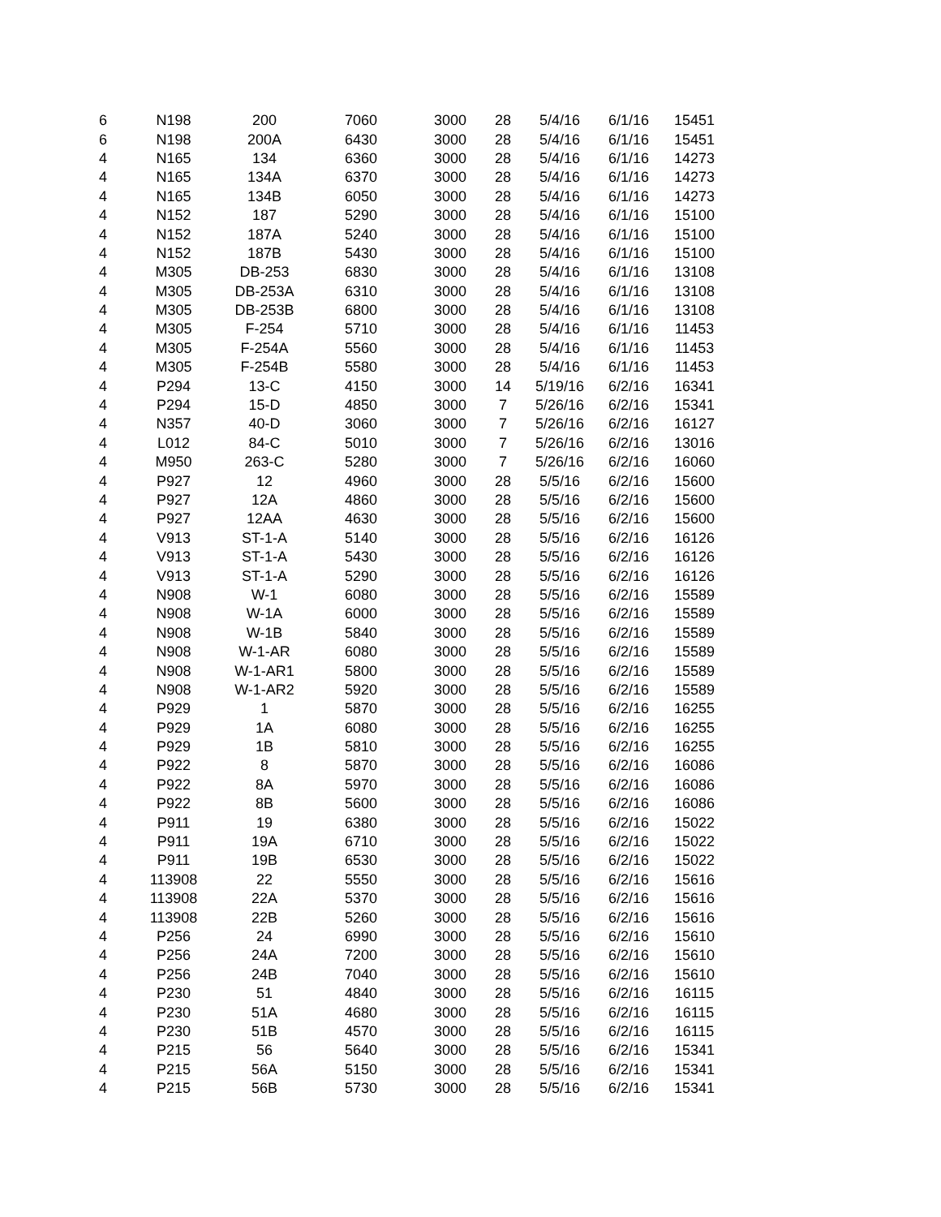| 6 | N198 | 200 | 7060 | 3000 | 28 | 5/4/16 | 6/1/16 | 15451 |
| 6 | N198 | 200A | 6430 | 3000 | 28 | 5/4/16 | 6/1/16 | 15451 |
| 4 | N165 | 134 | 6360 | 3000 | 28 | 5/4/16 | 6/1/16 | 14273 |
| 4 | N165 | 134A | 6370 | 3000 | 28 | 5/4/16 | 6/1/16 | 14273 |
| 4 | N165 | 134B | 6050 | 3000 | 28 | 5/4/16 | 6/1/16 | 14273 |
| 4 | N152 | 187 | 5290 | 3000 | 28 | 5/4/16 | 6/1/16 | 15100 |
| 4 | N152 | 187A | 5240 | 3000 | 28 | 5/4/16 | 6/1/16 | 15100 |
| 4 | N152 | 187B | 5430 | 3000 | 28 | 5/4/16 | 6/1/16 | 15100 |
| 4 | M305 | DB-253 | 6830 | 3000 | 28 | 5/4/16 | 6/1/16 | 13108 |
| 4 | M305 | DB-253A | 6310 | 3000 | 28 | 5/4/16 | 6/1/16 | 13108 |
| 4 | M305 | DB-253B | 6800 | 3000 | 28 | 5/4/16 | 6/1/16 | 13108 |
| 4 | M305 | F-254 | 5710 | 3000 | 28 | 5/4/16 | 6/1/16 | 11453 |
| 4 | M305 | F-254A | 5560 | 3000 | 28 | 5/4/16 | 6/1/16 | 11453 |
| 4 | M305 | F-254B | 5580 | 3000 | 28 | 5/4/16 | 6/1/16 | 11453 |
| 4 | P294 | 13-C | 4150 | 3000 | 14 | 5/19/16 | 6/2/16 | 16341 |
| 4 | P294 | 15-D | 4850 | 3000 | 7 | 5/26/16 | 6/2/16 | 15341 |
| 4 | N357 | 40-D | 3060 | 3000 | 7 | 5/26/16 | 6/2/16 | 16127 |
| 4 | L012 | 84-C | 5010 | 3000 | 7 | 5/26/16 | 6/2/16 | 13016 |
| 4 | M950 | 263-C | 5280 | 3000 | 7 | 5/26/16 | 6/2/16 | 16060 |
| 4 | P927 | 12 | 4960 | 3000 | 28 | 5/5/16 | 6/2/16 | 15600 |
| 4 | P927 | 12A | 4860 | 3000 | 28 | 5/5/16 | 6/2/16 | 15600 |
| 4 | P927 | 12AA | 4630 | 3000 | 28 | 5/5/16 | 6/2/16 | 15600 |
| 4 | V913 | ST-1-A | 5140 | 3000 | 28 | 5/5/16 | 6/2/16 | 16126 |
| 4 | V913 | ST-1-A | 5430 | 3000 | 28 | 5/5/16 | 6/2/16 | 16126 |
| 4 | V913 | ST-1-A | 5290 | 3000 | 28 | 5/5/16 | 6/2/16 | 16126 |
| 4 | N908 | W-1 | 6080 | 3000 | 28 | 5/5/16 | 6/2/16 | 15589 |
| 4 | N908 | W-1A | 6000 | 3000 | 28 | 5/5/16 | 6/2/16 | 15589 |
| 4 | N908 | W-1B | 5840 | 3000 | 28 | 5/5/16 | 6/2/16 | 15589 |
| 4 | N908 | W-1-AR | 6080 | 3000 | 28 | 5/5/16 | 6/2/16 | 15589 |
| 4 | N908 | W-1-AR1 | 5800 | 3000 | 28 | 5/5/16 | 6/2/16 | 15589 |
| 4 | N908 | W-1-AR2 | 5920 | 3000 | 28 | 5/5/16 | 6/2/16 | 15589 |
| 4 | P929 | 1 | 5870 | 3000 | 28 | 5/5/16 | 6/2/16 | 16255 |
| 4 | P929 | 1A | 6080 | 3000 | 28 | 5/5/16 | 6/2/16 | 16255 |
| 4 | P929 | 1B | 5810 | 3000 | 28 | 5/5/16 | 6/2/16 | 16255 |
| 4 | P922 | 8 | 5870 | 3000 | 28 | 5/5/16 | 6/2/16 | 16086 |
| 4 | P922 | 8A | 5970 | 3000 | 28 | 5/5/16 | 6/2/16 | 16086 |
| 4 | P922 | 8B | 5600 | 3000 | 28 | 5/5/16 | 6/2/16 | 16086 |
| 4 | P911 | 19 | 6380 | 3000 | 28 | 5/5/16 | 6/2/16 | 15022 |
| 4 | P911 | 19A | 6710 | 3000 | 28 | 5/5/16 | 6/2/16 | 15022 |
| 4 | P911 | 19B | 6530 | 3000 | 28 | 5/5/16 | 6/2/16 | 15022 |
| 4 | 113908 | 22 | 5550 | 3000 | 28 | 5/5/16 | 6/2/16 | 15616 |
| 4 | 113908 | 22A | 5370 | 3000 | 28 | 5/5/16 | 6/2/16 | 15616 |
| 4 | 113908 | 22B | 5260 | 3000 | 28 | 5/5/16 | 6/2/16 | 15616 |
| 4 | P256 | 24 | 6990 | 3000 | 28 | 5/5/16 | 6/2/16 | 15610 |
| 4 | P256 | 24A | 7200 | 3000 | 28 | 5/5/16 | 6/2/16 | 15610 |
| 4 | P256 | 24B | 7040 | 3000 | 28 | 5/5/16 | 6/2/16 | 15610 |
| 4 | P230 | 51 | 4840 | 3000 | 28 | 5/5/16 | 6/2/16 | 16115 |
| 4 | P230 | 51A | 4680 | 3000 | 28 | 5/5/16 | 6/2/16 | 16115 |
| 4 | P230 | 51B | 4570 | 3000 | 28 | 5/5/16 | 6/2/16 | 16115 |
| 4 | P215 | 56 | 5640 | 3000 | 28 | 5/5/16 | 6/2/16 | 15341 |
| 4 | P215 | 56A | 5150 | 3000 | 28 | 5/5/16 | 6/2/16 | 15341 |
| 4 | P215 | 56B | 5730 | 3000 | 28 | 5/5/16 | 6/2/16 | 15341 |